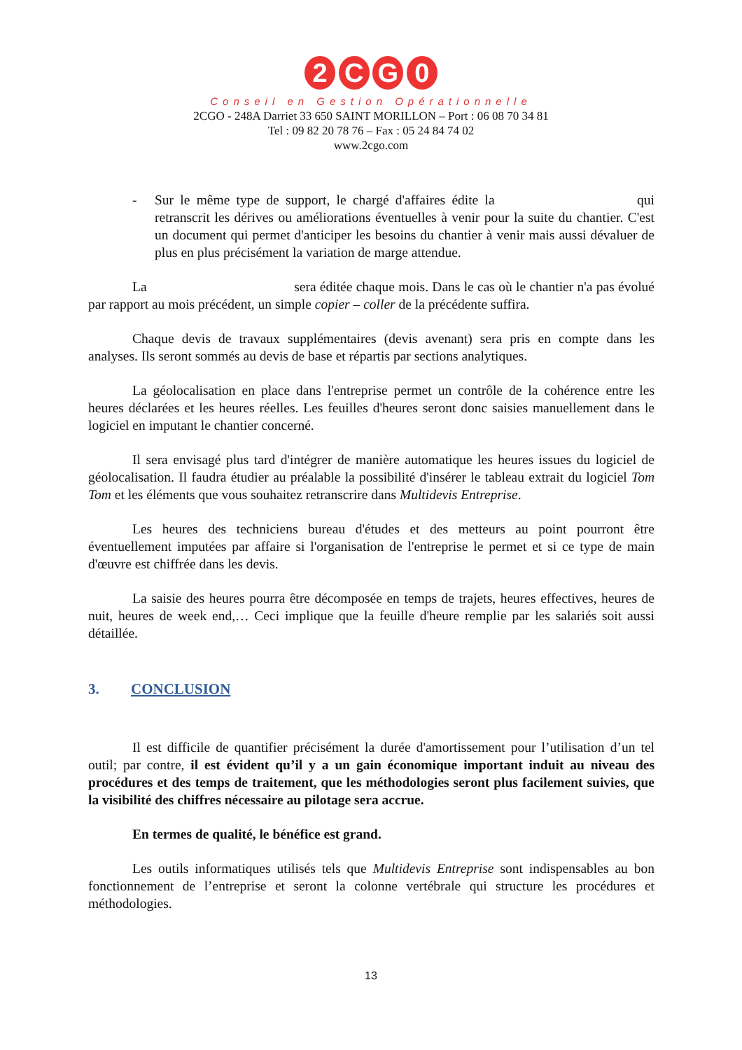2 C G 0
Conseil en Gestion Opérationnelle
2CGO - 248A Darriet 33 650 SAINT MORILLON – Port : 06 08 70 34 81
Tel : 09 82 20 78 76 – Fax : 05 24 84 74 02
www.2cgo.com
- Sur le même type de support, le chargé d'affaires édite la qui retranscrit les dérives ou améliorations éventuelles à venir pour la suite du chantier. C'est un document qui permet d'anticiper les besoins du chantier à venir mais aussi dévaluer de plus en plus précisément la variation de marge attendue.
La sera éditée chaque mois. Dans le cas où le chantier n'a pas évolué par rapport au mois précédent, un simple copier – coller de la précédente suffira.
Chaque devis de travaux supplémentaires (devis avenant) sera pris en compte dans les analyses. Ils seront sommés au devis de base et répartis par sections analytiques.
La géolocalisation en place dans l'entreprise permet un contrôle de la cohérence entre les heures déclarées et les heures réelles. Les feuilles d'heures seront donc saisies manuellement dans le logiciel en imputant le chantier concerné.
Il sera envisagé plus tard d'intégrer de manière automatique les heures issues du logiciel de géolocalisation. Il faudra étudier au préalable la possibilité d'insérer le tableau extrait du logiciel Tom Tom et les éléments que vous souhaitez retranscrire dans Multidevis Entreprise.
Les heures des techniciens bureau d'études et des metteurs au point pourront être éventuellement imputées par affaire si l'organisation de l'entreprise le permet et si ce type de main d'œuvre est chiffrée dans les devis.
La saisie des heures pourra être décomposée en temps de trajets, heures effectives, heures de nuit, heures de week end,… Ceci implique que la feuille d'heure remplie par les salariés soit aussi détaillée.
3. CONCLUSION
Il est difficile de quantifier précisément la durée d'amortissement pour l’utilisation d’un tel outil; par contre, il est évident qu’il y a un gain économique important induit au niveau des procédures et des temps de traitement, que les méthodologies seront plus facilement suivies, que la visibilité des chiffres nécessaire au pilotage sera accrue.
En termes de qualité, le bénéfice est grand.
Les outils informatiques utilisés tels que Multidevis Entreprise sont indispensables au bon fonctionnement de l’entreprise et seront la colonne vertébrale qui structure les procédures et méthodologies.
13